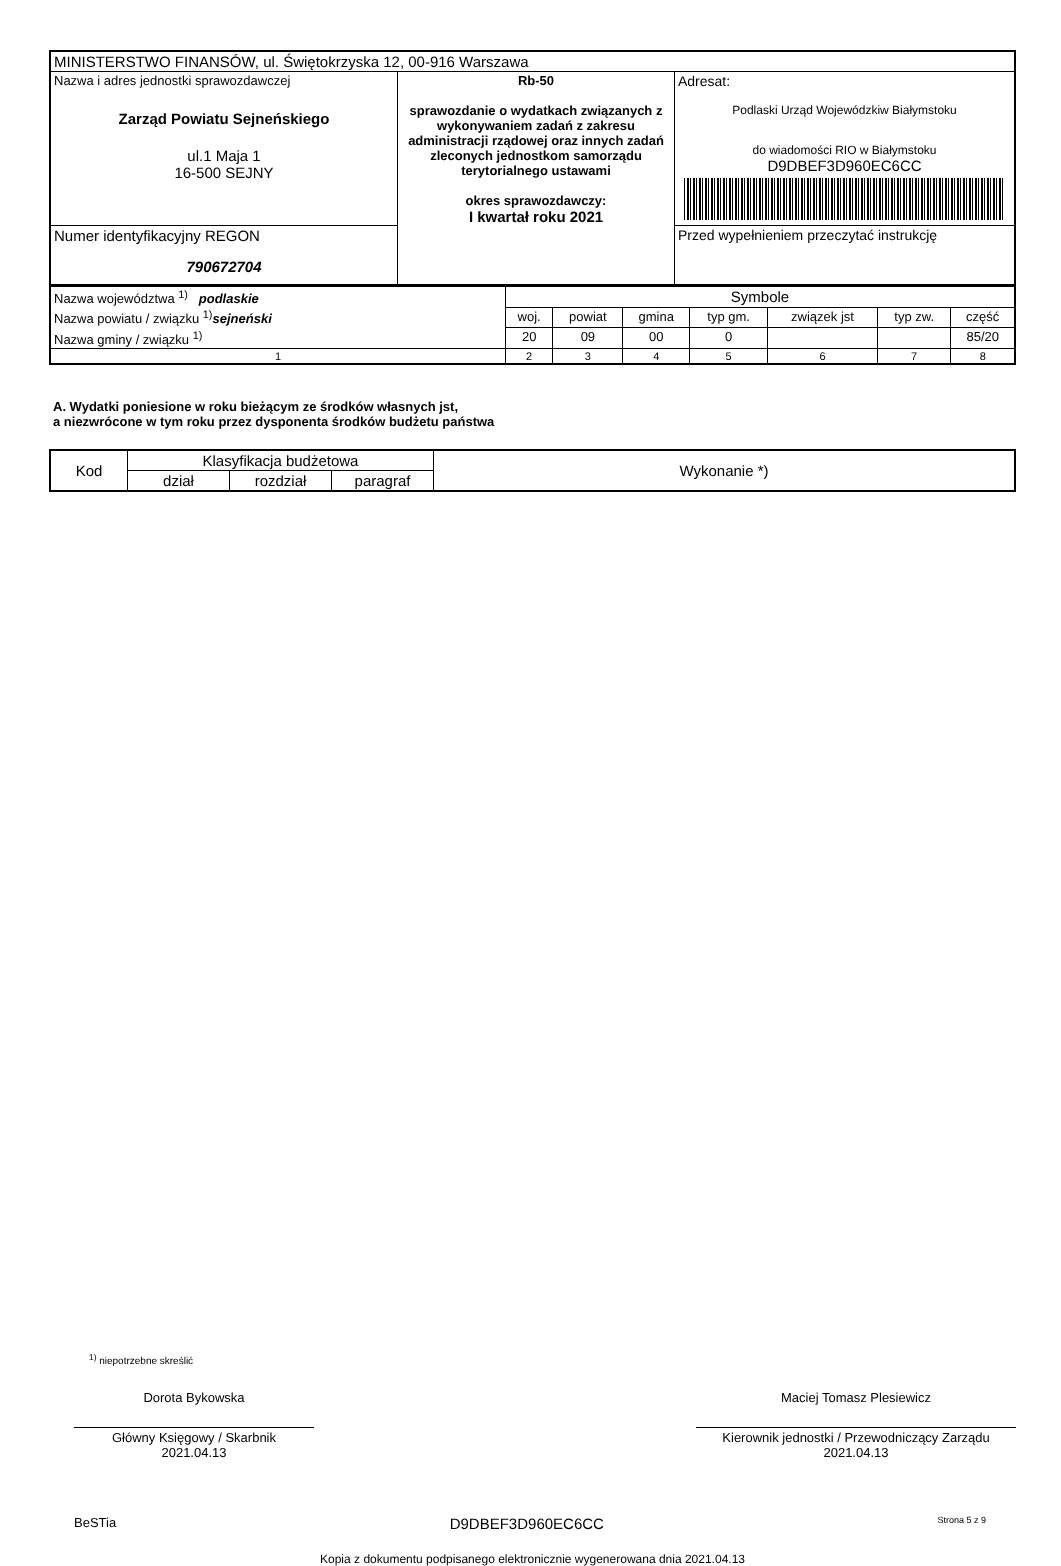| MINISTERSTWO FINANSÓW, ul. Świętokrzyska 12, 00-916 Warszawa | | |
| Nazwa i adres jednostki sprawozdawczej Zarząd Powiatu Sejneńskiego ul.1 Maja 1 16-500 SEJNY | Rb-50 sprawozdanie o wydatkach związanych z wykonywaniem zadań z zakresu administracji rządowej oraz innych zadań zleconych jednostkom samorządu terytorialnego ustawami okres sprawozdawczy: I kwartał roku 2021 | Adresat: Podlaski Urząd Wojewódzkiw Białymstoku do wiadomości RIO w Białymstoku D9DBEF3D960EC6CC |
| Numer identyfikacyjny REGON 790672704 | | Przed wypełnieniem przeczytać instrukcję |
| Nazwa województwa <sup>1)</sup> podlaskie | Symbole | | | | | | |
| Nazwa powiatu / związku <sup>1)</sup> sejneński | woj. | powiat | gmina | typ gm. | związek jst | typ zw. | część |
| Nazwa gminy / związku <sup>1)</sup> | 20 | 09 | 00 | 0 | | | 85/20 |
| 1 | 2 | 3 | 4 | 5 | 6 | 7 | 8 |
A. Wydatki poniesione w roku bieżącym ze środków własnych jst,
a niezwrócone w tym roku przez dysponenta środków budżetu państwa
| Kod | Klasyfikacja budżetowa | | | Wykonanie *) |
| --- | --- | --- | --- | --- |
| | dział | rozdział | paragraf | |
<sup>1)</sup> niepotrzebne skreślić
Dorota Bykowska
Główny Księgowy / Skarbnik
2021.04.13
Maciej Tomasz Plesiewicz
Kierownik jednostki / Przewodniczący Zarządu
2021.04.13
BeSTia D9DBEF3D960EC6CC Strona 5 z 9
Kopia z dokumentu podpisanego elektronicznie wygenerowana dnia 2021.04.13